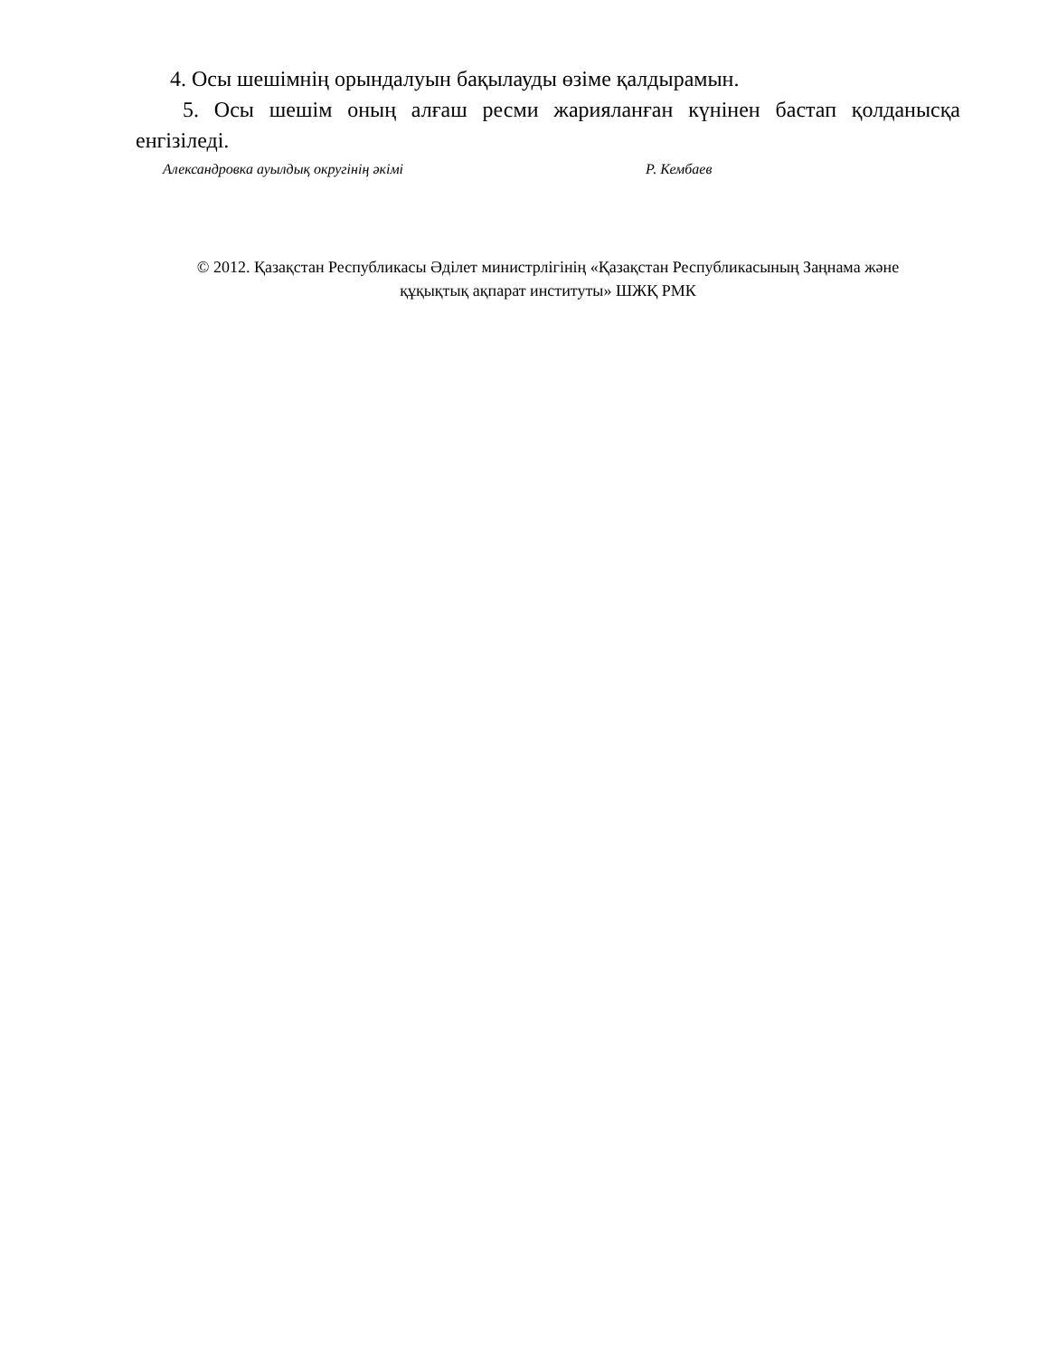4. Осы шешімнің орындалуын бақылауды өзіме қалдырамын.
5. Осы шешім оның алғаш ресми жарияланған күнінен бастап қолданысқа енгізіледі.
Александровка ауылдық округінің әкімі Р. Кембаев
© 2012. Қазақстан Республикасы Әділет министрлігінің «Қазақстан Республикасының Заңнама және
құқықтық ақпарат институты» ШЖҚ РМК